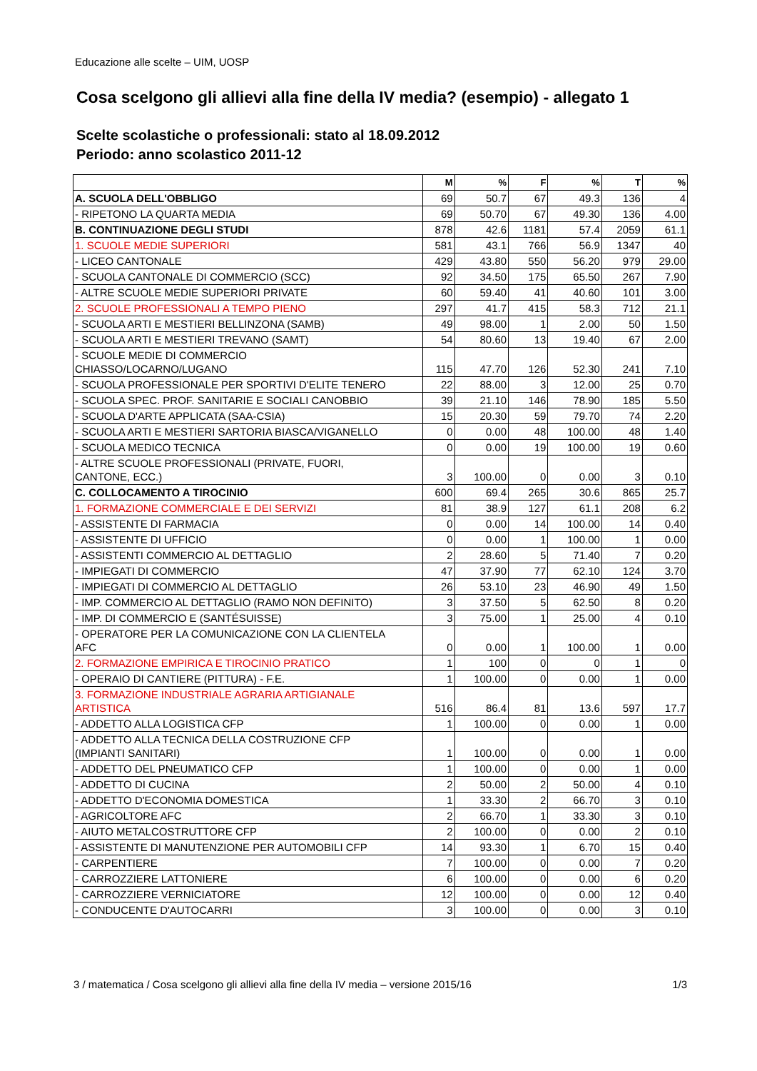Educazione alle scelte – UIM, UOSP
Cosa scelgono gli allievi alla fine della IV media? (esempio) - allegato 1
Scelte scolastiche o professionali: stato al 18.09.2012
Periodo: anno scolastico 2011-12
| | M | % | F | % | T | % |
| --- | --- | --- | --- | --- | --- | --- |
| A. SCUOLA DELL'OBBLIGO | 69 | 50.7 | 67 | 49.3 | 136 | 4 |
| - RIPETONO LA QUARTA MEDIA | 69 | 50.70 | 67 | 49.30 | 136 | 4.00 |
| B. CONTINUAZIONE DEGLI STUDI | 878 | 42.6 | 1181 | 57.4 | 2059 | 61.1 |
| 1. SCUOLE MEDIE SUPERIORI | 581 | 43.1 | 766 | 56.9 | 1347 | 40 |
| - LICEO CANTONALE | 429 | 43.80 | 550 | 56.20 | 979 | 29.00 |
| - SCUOLA CANTONALE DI COMMERCIO (SCC) | 92 | 34.50 | 175 | 65.50 | 267 | 7.90 |
| - ALTRE SCUOLE MEDIE SUPERIORI PRIVATE | 60 | 59.40 | 41 | 40.60 | 101 | 3.00 |
| 2. SCUOLE PROFESSIONALI A TEMPO PIENO | 297 | 41.7 | 415 | 58.3 | 712 | 21.1 |
| - SCUOLA ARTI E MESTIERI BELLINZONA (SAMB) | 49 | 98.00 | 1 | 2.00 | 50 | 1.50 |
| - SCUOLA ARTI E MESTIERI TREVANO (SAMT) | 54 | 80.60 | 13 | 19.40 | 67 | 2.00 |
| - SCUOLE MEDIE DI COMMERCIO CHIASSO/LOCARNO/LUGANO | 115 | 47.70 | 126 | 52.30 | 241 | 7.10 |
| - SCUOLA PROFESSIONALE PER SPORTIVI D'ELITE TENERO | 22 | 88.00 | 3 | 12.00 | 25 | 0.70 |
| - SCUOLA SPEC. PROF. SANITARIE E SOCIALI CANOBBIO | 39 | 21.10 | 146 | 78.90 | 185 | 5.50 |
| - SCUOLA D'ARTE APPLICATA (SAA-CSIA) | 15 | 20.30 | 59 | 79.70 | 74 | 2.20 |
| - SCUOLA ARTI E MESTIERI SARTORIA BIASCA/VIGANELLO | 0 | 0.00 | 48 | 100.00 | 48 | 1.40 |
| - SCUOLA MEDICO TECNICA | 0 | 0.00 | 19 | 100.00 | 19 | 0.60 |
| - ALTRE SCUOLE PROFESSIONALI (PRIVATE, FUORI, CANTONE, ECC.) | 3 | 100.00 | 0 | 0.00 | 3 | 0.10 |
| C. COLLOCAMENTO A TIROCINIO | 600 | 69.4 | 265 | 30.6 | 865 | 25.7 |
| 1. FORMAZIONE COMMERCIALE E DEI SERVIZI | 81 | 38.9 | 127 | 61.1 | 208 | 6.2 |
| - ASSISTENTE DI FARMACIA | 0 | 0.00 | 14 | 100.00 | 14 | 0.40 |
| - ASSISTENTE DI UFFICIO | 0 | 0.00 | 1 | 100.00 | 1 | 0.00 |
| - ASSISTENTI COMMERCIO AL DETTAGLIO | 2 | 28.60 | 5 | 71.40 | 7 | 0.20 |
| - IMPIEGATI DI COMMERCIO | 47 | 37.90 | 77 | 62.10 | 124 | 3.70 |
| - IMPIEGATI DI COMMERCIO AL DETTAGLIO | 26 | 53.10 | 23 | 46.90 | 49 | 1.50 |
| - IMP. COMMERCIO AL DETTAGLIO (RAMO NON DEFINITO) | 3 | 37.50 | 5 | 62.50 | 8 | 0.20 |
| - IMP. DI COMMERCIO E (SANTÉSUISSE) | 3 | 75.00 | 1 | 25.00 | 4 | 0.10 |
| - OPERATORE PER LA COMUNICAZIONE CON LA CLIENTELA AFC | 0 | 0.00 | 1 | 100.00 | 1 | 0.00 |
| 2. FORMAZIONE EMPIRICA E TIROCINIO PRATICO | 1 | 100 | 0 | 0 | 1 | 0 |
| - OPERAIO DI CANTIERE (PITTURA) - F.E. | 1 | 100.00 | 0 | 0.00 | 1 | 0.00 |
| 3. FORMAZIONE INDUSTRIALE AGRARIA ARTIGIANALE ARTISTICA | 516 | 86.4 | 81 | 13.6 | 597 | 17.7 |
| - ADDETTO ALLA LOGISTICA CFP | 1 | 100.00 | 0 | 0.00 | 1 | 0.00 |
| - ADDETTO ALLA TECNICA DELLA COSTRUZIONE CFP (IMPIANTI SANITARI) | 1 | 100.00 | 0 | 0.00 | 1 | 0.00 |
| - ADDETTO DEL PNEUMATICO CFP | 1 | 100.00 | 0 | 0.00 | 1 | 0.00 |
| - ADDETTO DI CUCINA | 2 | 50.00 | 2 | 50.00 | 4 | 0.10 |
| - ADDETTO D'ECONOMIA DOMESTICA | 1 | 33.30 | 2 | 66.70 | 3 | 0.10 |
| - AGRICOLTORE AFC | 2 | 66.70 | 1 | 33.30 | 3 | 0.10 |
| - AIUTO METALCOSTRUTTORE CFP | 2 | 100.00 | 0 | 0.00 | 2 | 0.10 |
| - ASSISTENTE DI MANUTENZIONE PER AUTOMOBILI CFP | 14 | 93.30 | 1 | 6.70 | 15 | 0.40 |
| - CARPENTIERE | 7 | 100.00 | 0 | 0.00 | 7 | 0.20 |
| - CARROZZIERE LATTONIERE | 6 | 100.00 | 0 | 0.00 | 6 | 0.20 |
| - CARROZZIERE VERNICIATORE | 12 | 100.00 | 0 | 0.00 | 12 | 0.40 |
| - CONDUCENTE D'AUTOCARRI | 3 | 100.00 | 0 | 0.00 | 3 | 0.10 |
3 / matematica / Cosa scelgono gli allievi alla fine della IV media – versione 2015/16 1/3